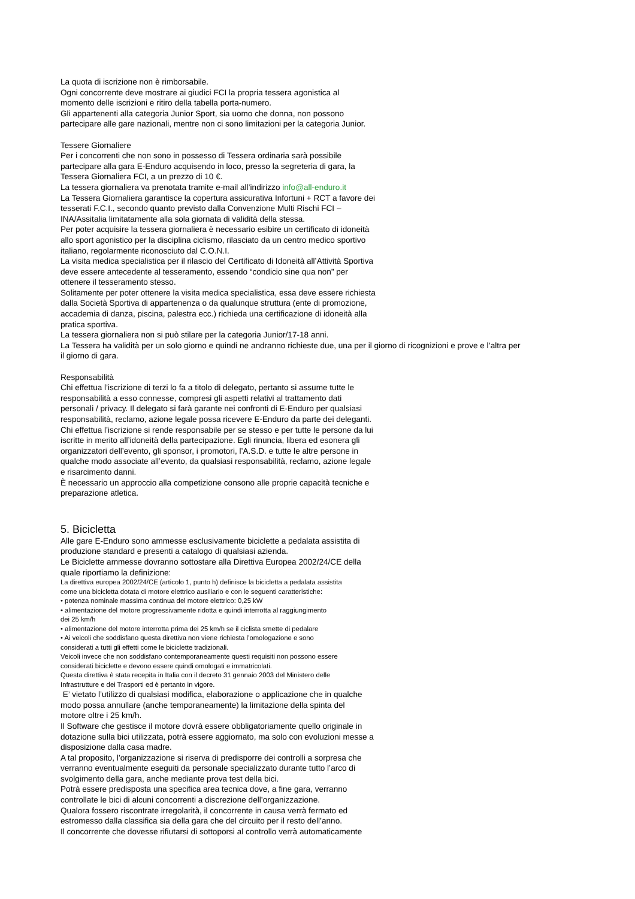La quota di iscrizione non è rimborsabile.
Ogni concorrente deve mostrare ai giudici FCI la propria tessera agonistica al
momento delle iscrizioni e ritiro della tabella porta-numero.
Gli appartenenti alla categoria Junior Sport, sia uomo che donna, non possono
partecipare alle gare nazionali, mentre non ci sono limitazioni per la categoria Junior.
Tessere Giornaliere
Per i concorrenti che non sono in possesso di Tessera ordinaria sarà possibile
partecipare alla gara E-Enduro acquisendo in loco, presso la segreteria di gara, la
Tessera Giornaliera FCI, a un prezzo di 10 €.
La tessera giornaliera va prenotata tramite e-mail all’indirizzo info@all-enduro.it
La Tessera Giornaliera garantisce la copertura assicurativa Infortuni + RCT a favore dei
tesserati F.C.I., secondo quanto previsto dalla Convenzione Multi Rischi FCI –
INA/Assitalia limitatamente alla sola giornata di validità della stessa.
Per poter acquisire la tessera giornaliera è necessario esibire un certificato di idoneità
allo sport agonistico per la disciplina ciclismo, rilasciato da un centro medico sportivo
italiano, regolarmente riconosciuto dal C.O.N.I.
La visita medica specialistica per il rilascio del Certificato di Idoneità all’Attività Sportiva
deve essere antecedente al tesseramento, essendo “condicio sine qua non” per
ottenere il tesseramento stesso.
Solitamente per poter ottenere la visita medica specialistica, essa deve essere richiesta
dalla Società Sportiva di appartenenza o da qualunque struttura (ente di promozione,
accademia di danza, piscina, palestra ecc.) richieda una certificazione di idoneità alla
pratica sportiva.
La tessera giornaliera non si può stilare per la categoria Junior/17-18 anni.
La Tessera ha validità per un solo giorno e quindi ne andranno richieste due, una per il giorno di ricognizioni e prove e l’altra per
il giorno di gara.
Responsabilità
Chi effettua l’iscrizione di terzi lo fa a titolo di delegato, pertanto si assume tutte le
responsabilità a esso connesse, compresi gli aspetti relativi al trattamento dati
personali / privacy. Il delegato si farà garante nei confronti di E-Enduro per qualsiasi
responsabilità, reclamo, azione legale possa ricevere E-Enduro da parte dei deleganti.
Chi effettua l’iscrizione si rende responsabile per se stesso e per tutte le persone da lui
iscritte in merito all’idoneità della partecipazione. Egli rinuncia, libera ed esonera gli
organizzatori dell’evento, gli sponsor, i promotori, l’A.S.D. e tutte le altre persone in
qualche modo associate all’evento, da qualsiasi responsabilità, reclamo, azione legale
e risarcimento danni.
È necessario un approccio alla competizione consono alle proprie capacità tecniche e
preparazione atletica.
5. Bicicletta
Alle gare E-Enduro sono ammesse esclusivamente biciclette a pedalata assistita di
produzione standard e presenti a catalogo di qualsiasi azienda.
Le Biciclette ammesse dovranno sottostare alla Direttiva Europea 2002/24/CE della
quale riportiamo la definizione:
La direttiva europea 2002/24/CE (articolo 1, punto h) definisce la bicicletta a pedalata assistita
come una bicicletta dotata di motore elettrico ausiliario e con le seguenti caratteristiche:
• potenza nominale massima continua del motore elettrico: 0,25 kW
• alimentazione del motore progressivamente ridotta e quindi interrotta al raggiungimento
dei 25 km/h
• alimentazione del motore interrotta prima dei 25 km/h se il ciclista smette di pedalare
• Ai veicoli che soddisfano questa direttiva non viene richiesta l’omologazione e sono
considerati a tutti gli effetti come le biciclette tradizionali.
Veicoli invece che non soddisfano contemporaneamente questi requisiti non possono essere
considerati biciclette e devono essere quindi omologati e immatricolati.
Questa direttiva è stata recepita in Italia con il decreto 31 gennaio 2003 del Ministero delle
Infrastrutture e dei Trasporti ed è pertanto in vigore.
E’ vietato l’utilizzo di qualsiasi modifica, elaborazione o applicazione che in qualche
modo possa annullare (anche temporaneamente) la limitazione della spinta del
motore oltre i 25 km/h.
Il Software che gestisce il motore dovrà essere obbligatoriamente quello originale in
dotazione sulla bici utilizzata, potrà essere aggiornato, ma solo con evoluzioni messe a
disposizione dalla casa madre.
A tal proposito, l’organizzazione si riserva di predisporre dei controlli a sorpresa che
verranno eventualmente eseguiti da personale specializzato durante tutto l’arco di
svolgimento della gara, anche mediante prova test della bici.
Potrà essere predisposta una specifica area tecnica dove, a fine gara, verranno
controllate le bici di alcuni concorrenti a discrezione dell’organizzazione.
Qualora fossero riscontrate irregolarità, il concorrente in causa verrà fermato ed
estromesso dalla classifica sia della gara che del circuito per il resto dell’anno.
Il concorrente che dovesse rifiutarsi di sottoporsi al controllo verrà automaticamente